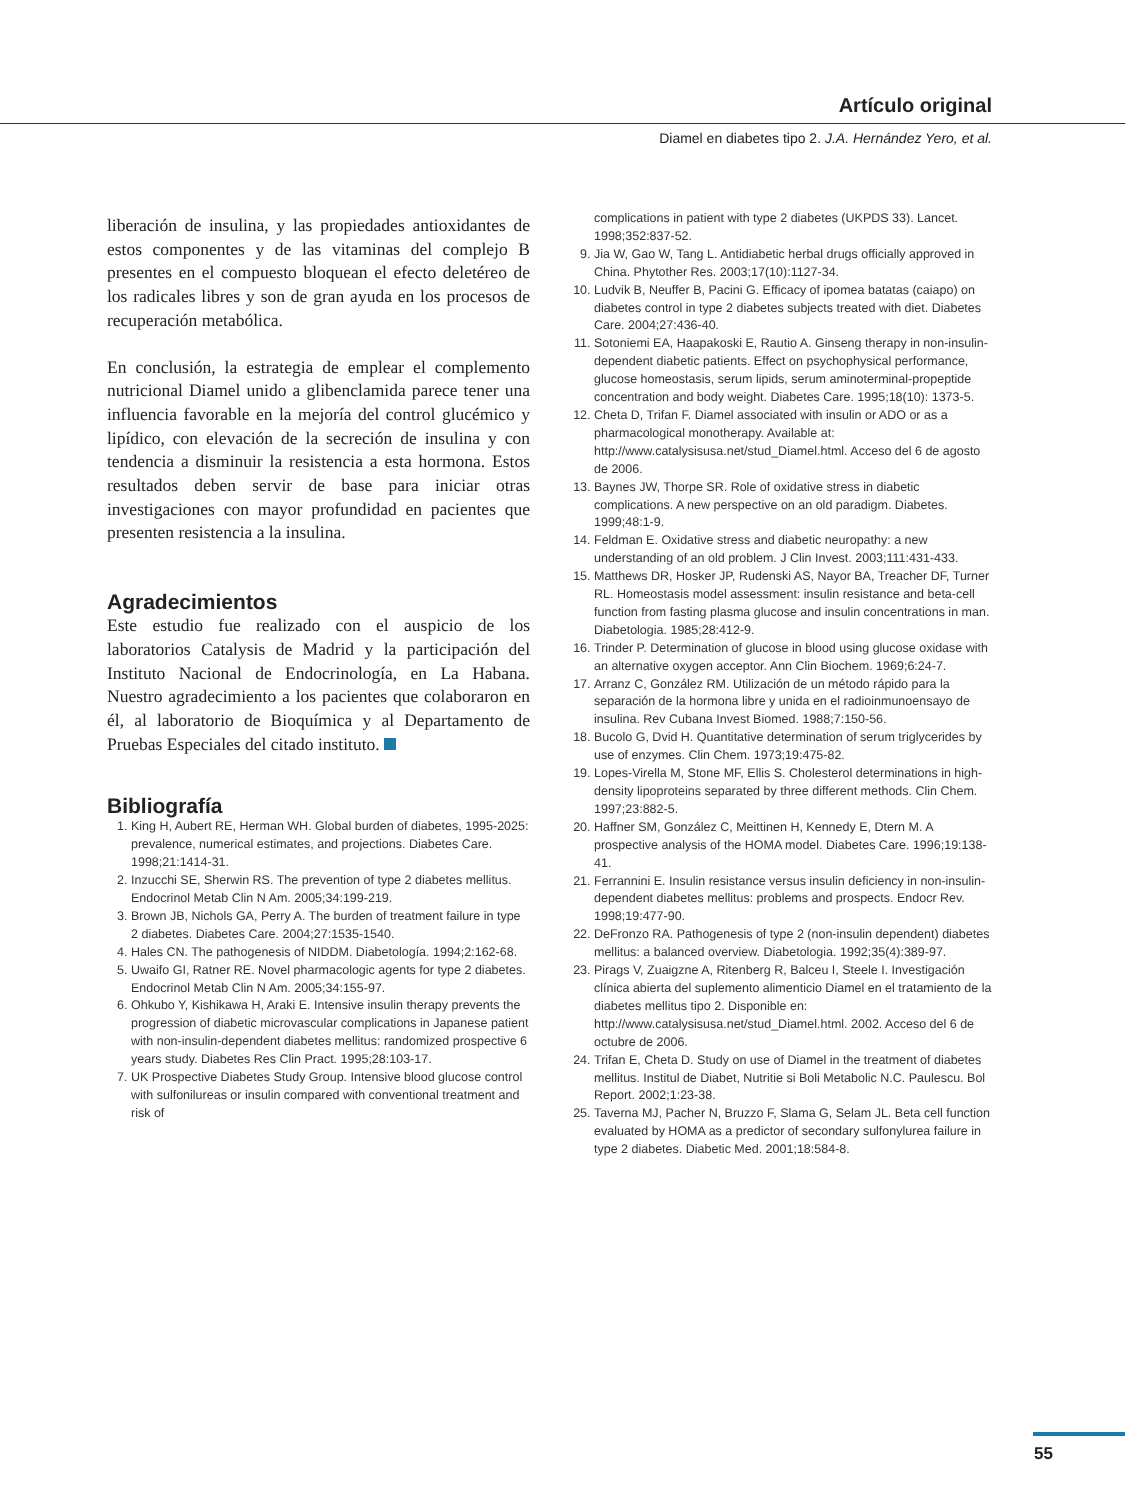Artículo original
Diamel en diabetes tipo 2. J.A. Hernández Yero, et al.
liberación de insulina, y las propiedades antioxidantes de estos componentes y de las vitaminas del complejo B presentes en el compuesto bloquean el efecto deletéreo de los radicales libres y son de gran ayuda en los procesos de recuperación metabólica.
En conclusión, la estrategia de emplear el complemento nutricional Diamel unido a glibenclamida parece tener una influencia favorable en la mejoría del control glucémico y lipídico, con elevación de la secreción de insulina y con tendencia a disminuir la resistencia a esta hormona. Estos resultados deben servir de base para iniciar otras investigaciones con mayor profundidad en pacientes que presenten resistencia a la insulina.
Agradecimientos
Este estudio fue realizado con el auspicio de los laboratorios Catalysis de Madrid y la participación del Instituto Nacional de Endocrinología, en La Habana. Nuestro agradecimiento a los pacientes que colaboraron en él, al laboratorio de Bioquímica y al Departamento de Pruebas Especiales del citado instituto.
Bibliografía
1. King H, Aubert RE, Herman WH. Global burden of diabetes, 1995-2025: prevalence, numerical estimates, and projections. Diabetes Care. 1998;21:1414-31.
2. Inzucchi SE, Sherwin RS. The prevention of type 2 diabetes mellitus. Endocrinol Metab Clin N Am. 2005;34:199-219.
3. Brown JB, Nichols GA, Perry A. The burden of treatment failure in type 2 diabetes. Diabetes Care. 2004;27:1535-1540.
4. Hales CN. The pathogenesis of NIDDM. Diabetología. 1994;2:162-68.
5. Uwaifo GI, Ratner RE. Novel pharmacologic agents for type 2 diabetes. Endocrinol Metab Clin N Am. 2005;34:155-97.
6. Ohkubo Y, Kishikawa H, Araki E. Intensive insulin therapy prevents the progression of diabetic microvascular complications in Japanese patient with non-insulin-dependent diabetes mellitus: randomized prospective 6 years study. Diabetes Res Clin Pract. 1995;28:103-17.
7. UK Prospective Diabetes Study Group. Intensive blood glucose control with sulfonilureas or insulin compared with conventional treatment and risk of
complications in patient with type 2 diabetes (UKPDS 33). Lancet. 1998;352:837-52.
9. Jia W, Gao W, Tang L. Antidiabetic herbal drugs officially approved in China. Phytother Res. 2003;17(10):1127-34.
10. Ludvik B, Neuffer B, Pacini G. Efficacy of ipomea batatas (caiapo) on diabetes control in type 2 diabetes subjects treated with diet. Diabetes Care. 2004;27:436-40.
11. Sotoniemi EA, Haapakoski E, Rautio A. Ginseng therapy in non-insulin-dependent diabetic patients. Effect on psychophysical performance, glucose homeostasis, serum lipids, serum aminoterminal-propeptide concentration and body weight. Diabetes Care. 1995;18(10): 1373-5.
12. Cheta D, Trifan F. Diamel associated with insulin or ADO or as a pharmacological monotherapy. Available at: http://www.catalysisusa.net/stud_Diamel.html. Acceso del 6 de agosto de 2006.
13. Baynes JW, Thorpe SR. Role of oxidative stress in diabetic complications. A new perspective on an old paradigm. Diabetes. 1999;48:1-9.
14. Feldman E. Oxidative stress and diabetic neuropathy: a new understanding of an old problem. J Clin Invest. 2003;111:431-433.
15. Matthews DR, Hosker JP, Rudenski AS, Nayor BA, Treacher DF, Turner RL. Homeostasis model assessment: insulin resistance and beta-cell function from fasting plasma glucose and insulin concentrations in man. Diabetologia. 1985;28:412-9.
16. Trinder P. Determination of glucose in blood using glucose oxidase with an alternative oxygen acceptor. Ann Clin Biochem. 1969;6:24-7.
17. Arranz C, González RM. Utilización de un método rápido para la separación de la hormona libre y unida en el radioinmunoensayo de insulina. Rev Cubana Invest Biomed. 1988;7:150-56.
18. Bucolo G, Dvid H. Quantitative determination of serum triglycerides by use of enzymes. Clin Chem. 1973;19:475-82.
19. Lopes-Virella M, Stone MF, Ellis S. Cholesterol determinations in high-density lipoproteins separated by three different methods. Clin Chem. 1997;23:882-5.
20. Haffner SM, González C, Meittinen H, Kennedy E, Dtern M. A prospective analysis of the HOMA model. Diabetes Care. 1996;19:138-41.
21. Ferrannini E. Insulin resistance versus insulin deficiency in non-insulin-dependent diabetes mellitus: problems and prospects. Endocr Rev. 1998;19:477-90.
22. DeFronzo RA. Pathogenesis of type 2 (non-insulin dependent) diabetes mellitus: a balanced overview. Diabetologia. 1992;35(4):389-97.
23. Pirags V, Zuaigzne A, Ritenberg R, Balceu I, Steele I. Investigación clínica abierta del suplemento alimenticio Diamel en el tratamiento de la diabetes mellitus tipo 2. Disponible en: http://www.catalysisusa.net/stud_Diamel.html. 2002. Acceso del 6 de octubre de 2006.
24. Trifan E, Cheta D. Study on use of Diamel in the treatment of diabetes mellitus. Institul de Diabet, Nutritie si Boli Metabolic N.C. Paulescu. Bol Report. 2002;1:23-38.
25. Taverna MJ, Pacher N, Bruzzo F, Slama G, Selam JL. Beta cell function evaluated by HOMA as a predictor of secondary sulfonylurea failure in type 2 diabetes. Diabetic Med. 2001;18:584-8.
55